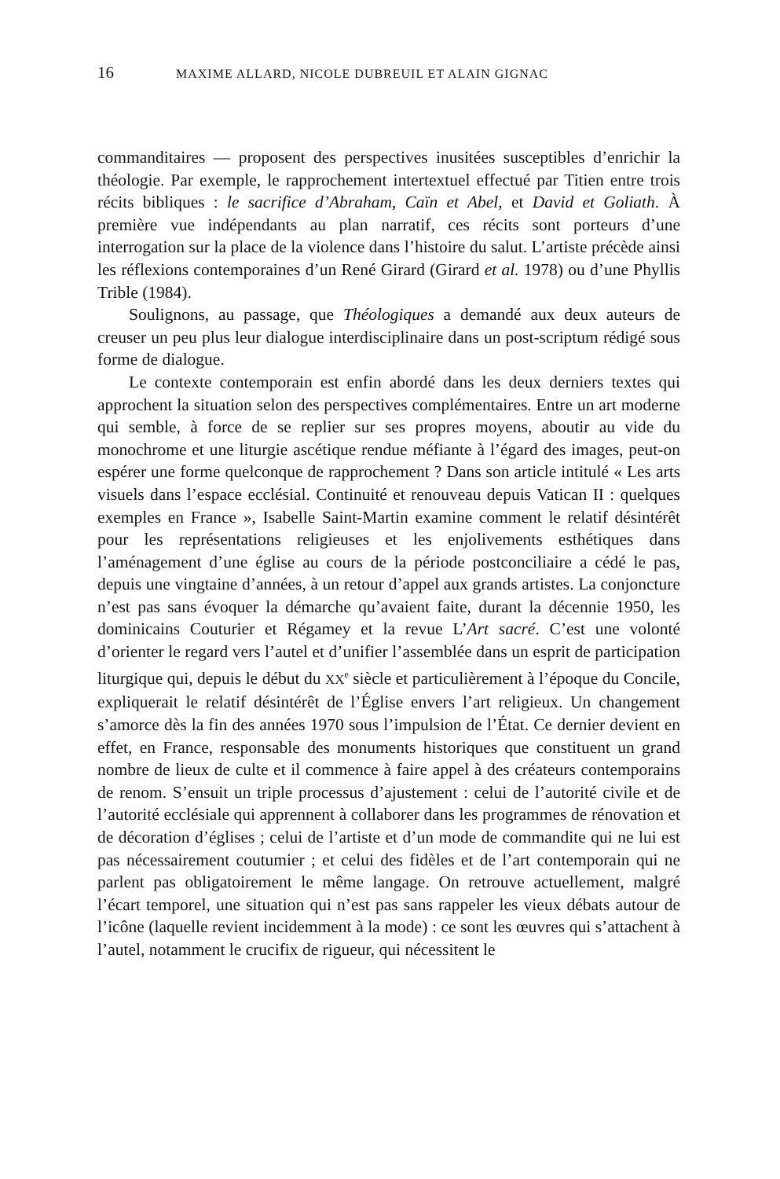16 MAXIME ALLARD, NICOLE DUBREUIL ET ALAIN GIGNAC
commanditaires — proposent des perspectives inusitées susceptibles d’enrichir la théologie. Par exemple, le rapprochement intertextuel effectué par Titien entre trois récits bibliques : le sacrifice d’Abraham, Caïn et Abel, et David et Goliath. À première vue indépendants au plan narratif, ces récits sont porteurs d’une interrogation sur la place de la violence dans l’histoire du salut. L’artiste précède ainsi les réflexions contemporaines d’un René Girard (Girard et al. 1978) ou d’une Phyllis Trible (1984).
Soulignons, au passage, que Théologiques a demandé aux deux auteurs de creuser un peu plus leur dialogue interdisciplinaire dans un post-scriptum rédigé sous forme de dialogue.
Le contexte contemporain est enfin abordé dans les deux derniers textes qui approchent la situation selon des perspectives complémentaires. Entre un art moderne qui semble, à force de se replier sur ses propres moyens, aboutir au vide du monochrome et une liturgie ascétique rendue méfiante à l’égard des images, peut-on espérer une forme quelconque de rapprochement ? Dans son article intitulé « Les arts visuels dans l’espace ecclésial. Continuité et renouveau depuis Vatican II : quelques exemples en France », Isabelle Saint-Martin examine comment le relatif désintérêt pour les représentations religieuses et les enjolivements esthétiques dans l’aménagement d’une église au cours de la période postconciliaire a cédé le pas, depuis une vingtaine d’années, à un retour d’appel aux grands artistes. La conjoncture n’est pas sans évoquer la démarche qu’avaient faite, durant la décennie 1950, les dominicains Couturier et Régamey et la revue L’Art sacré. C’est une volonté d’orienter le regard vers l’autel et d’unifier l’assemblée dans un esprit de participation liturgique qui, depuis le début du XX<sup>e</sup> siècle et particulièrement à l’époque du Concile, expliquerait le relatif désintérêt de l’Église envers l’art religieux. Un changement s’amorce dès la fin des années 1970 sous l’impulsion de l’État. Ce dernier devient en effet, en France, responsable des monuments historiques que constituent un grand nombre de lieux de culte et il commence à faire appel à des créateurs contemporains de renom. S’ensuit un triple processus d’ajustement : celui de l’autorité civile et de l’autorité ecclésiale qui apprennent à collaborer dans les programmes de rénovation et de décoration d’églises ; celui de l’artiste et d’un mode de commandite qui ne lui est pas nécessairement coutumier ; et celui des fidèles et de l’art contemporain qui ne parlent pas obligatoirement le même langage. On retrouve actuellement, malgré l’écart temporel, une situation qui n’est pas sans rappeler les vieux débats autour de l’icône (laquelle revient incidemment à la mode) : ce sont les œuvres qui s’attachent à l’autel, notamment le crucifix de rigueur, qui nécessitent le